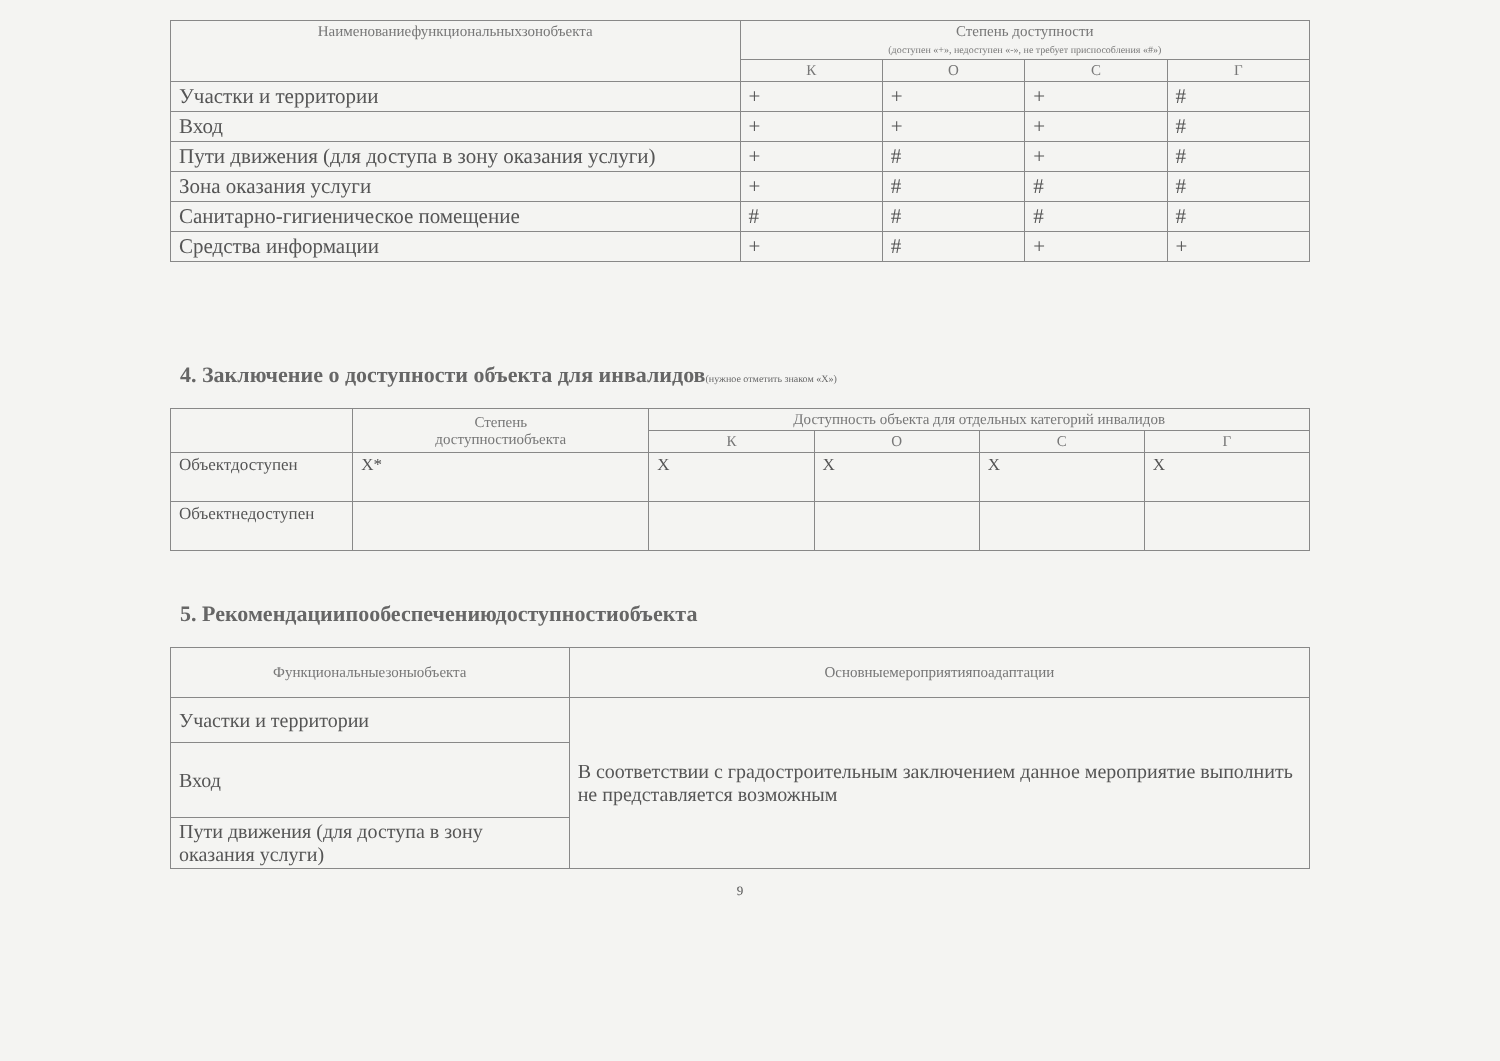| Наименованиефункциональныхзонобъекта | Степень доступности (доступен «+», недоступен «-», не требует приспособления «#») | | | |
| --- | --- | --- | --- | --- |
| | К | О | С | Г |
| Участки и территории | + | + | + | # |
| Вход | + | + | + | # |
| Пути движения (для доступа в зону оказания услуги) | + | # | + | # |
| Зона оказания услуги | + | # | # | # |
| Санитарно-гигиеническое помещение | # | # | # | # |
| Средства информации | + | # | + | + |
4. Заключение о доступности объекта для инвалидов(нужное отметить знаком «Х»)
| | Степень доступностиобъекта | Доступность объекта для отдельных категорий инвалидов | | | |
| --- | --- | --- | --- | --- | --- |
| | | К | О | С | Г |
| Объектдоступен | Х* | Х | Х | Х | Х |
| Объектнедоступен | | | | | |
5. Рекомендациипообеспечениюдоступностиобъекта
| Функциональныезоныобъекта | Основныемероприятияпоадаптации |
| --- | --- |
| Участки и территории | В соответствии с градостроительным заключением данное мероприятие выполнить не представляется возможным |
| Вход | |
| Пути движения (для доступа в зону оказания услуги) | |
9